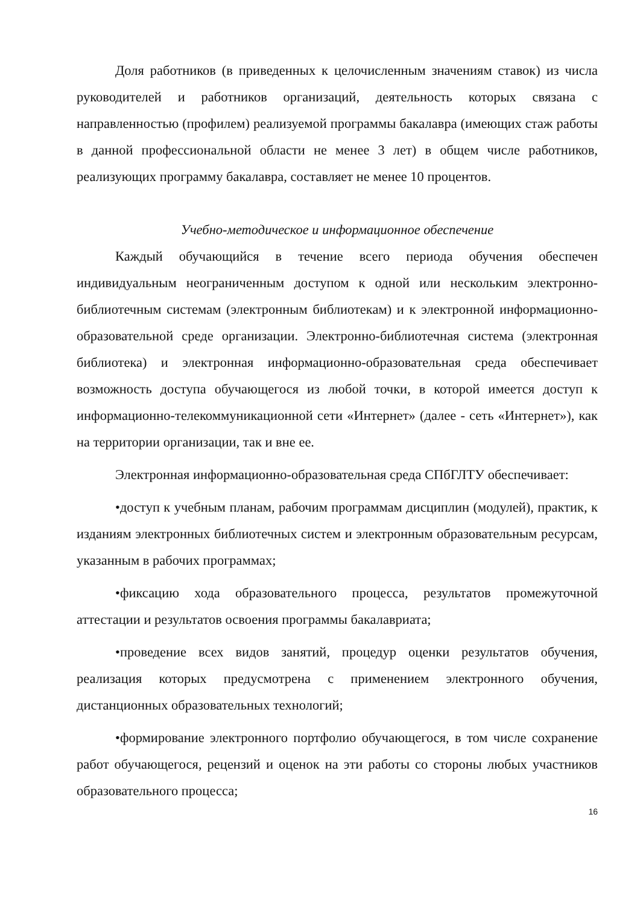Доля работников (в приведенных к целочисленным значениям ставок) из числа руководителей и работников организаций, деятельность которых связана с направленностью (профилем) реализуемой программы бакалавра (имеющих стаж работы в данной профессиональной области не менее 3 лет) в общем числе работников, реализующих программу бакалавра, составляет не менее 10 процентов.
Учебно-методическое и информационное обеспечение
Каждый обучающийся в течение всего периода обучения обеспечен индивидуальным неограниченным доступом к одной или нескольким электронно-библиотечным системам (электронным библиотекам) и к электронной информационно-образовательной среде организации. Электронно-библиотечная система (электронная библиотека) и электронная информационно-образовательная среда обеспечивает возможность доступа обучающегося из любой точки, в которой имеется доступ к информационно-телекоммуникационной сети «Интернет» (далее - сеть «Интернет»), как на территории организации, так и вне ее.
Электронная информационно-образовательная среда СПбГЛТУ обеспечивает:
•доступ к учебным планам, рабочим программам дисциплин (модулей), практик, к изданиям электронных библиотечных систем и электронным образовательным ресурсам, указанным в рабочих программах;
•фиксацию хода образовательного процесса, результатов промежуточной аттестации и результатов освоения программы бакалавриата;
•проведение всех видов занятий, процедур оценки результатов обучения, реализация которых предусмотрена с применением электронного обучения, дистанционных образовательных технологий;
•формирование электронного портфолио обучающегося, в том числе сохранение работ обучающегося, рецензий и оценок на эти работы со стороны любых участников образовательного процесса;
16